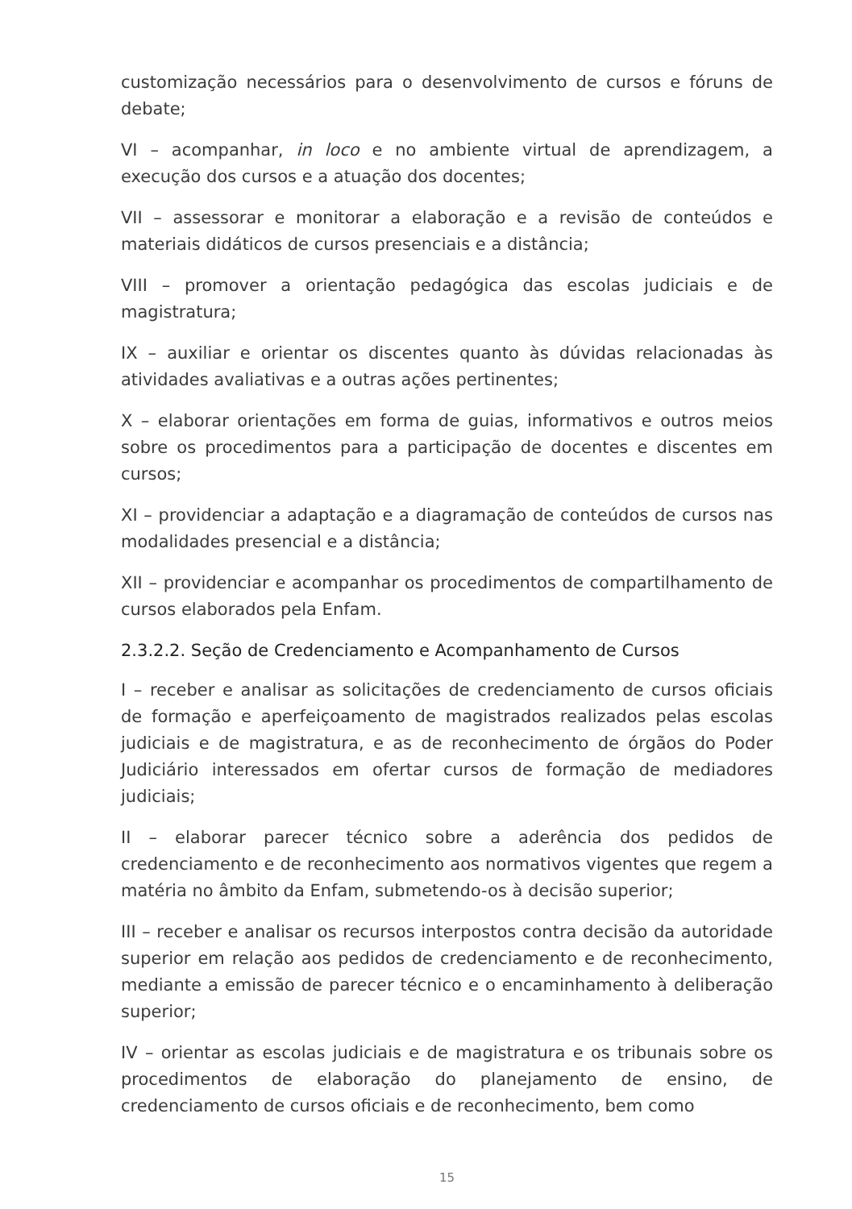customização necessários para o desenvolvimento de cursos e fóruns de debate;
VI – acompanhar, in loco e no ambiente virtual de aprendizagem, a execução dos cursos e a atuação dos docentes;
VII – assessorar e monitorar a elaboração e a revisão de conteúdos e materiais didáticos de cursos presenciais e a distância;
VIII – promover a orientação pedagógica das escolas judiciais e de magistratura;
IX – auxiliar e orientar os discentes quanto às dúvidas relacionadas às atividades avaliativas e a outras ações pertinentes;
X – elaborar orientações em forma de guias, informativos e outros meios sobre os procedimentos para a participação de docentes e discentes em cursos;
XI – providenciar a adaptação e a diagramação de conteúdos de cursos nas modalidades presencial e a distância;
XII – providenciar e acompanhar os procedimentos de compartilhamento de cursos elaborados pela Enfam.
2.3.2.2. Seção de Credenciamento e Acompanhamento de Cursos
I – receber e analisar as solicitações de credenciamento de cursos oficiais de formação e aperfeiçoamento de magistrados realizados pelas escolas judiciais e de magistratura, e as de reconhecimento de órgãos do Poder Judiciário interessados em ofertar cursos de formação de mediadores judiciais;
II – elaborar parecer técnico sobre a aderência dos pedidos de credenciamento e de reconhecimento aos normativos vigentes que regem a matéria no âmbito da Enfam, submetendo-os à decisão superior;
III – receber e analisar os recursos interpostos contra decisão da autoridade superior em relação aos pedidos de credenciamento e de reconhecimento, mediante a emissão de parecer técnico e o encaminhamento à deliberação superior;
IV – orientar as escolas judiciais e de magistratura e os tribunais sobre os procedimentos de elaboração do planejamento de ensino, de credenciamento de cursos oficiais e de reconhecimento, bem como
15